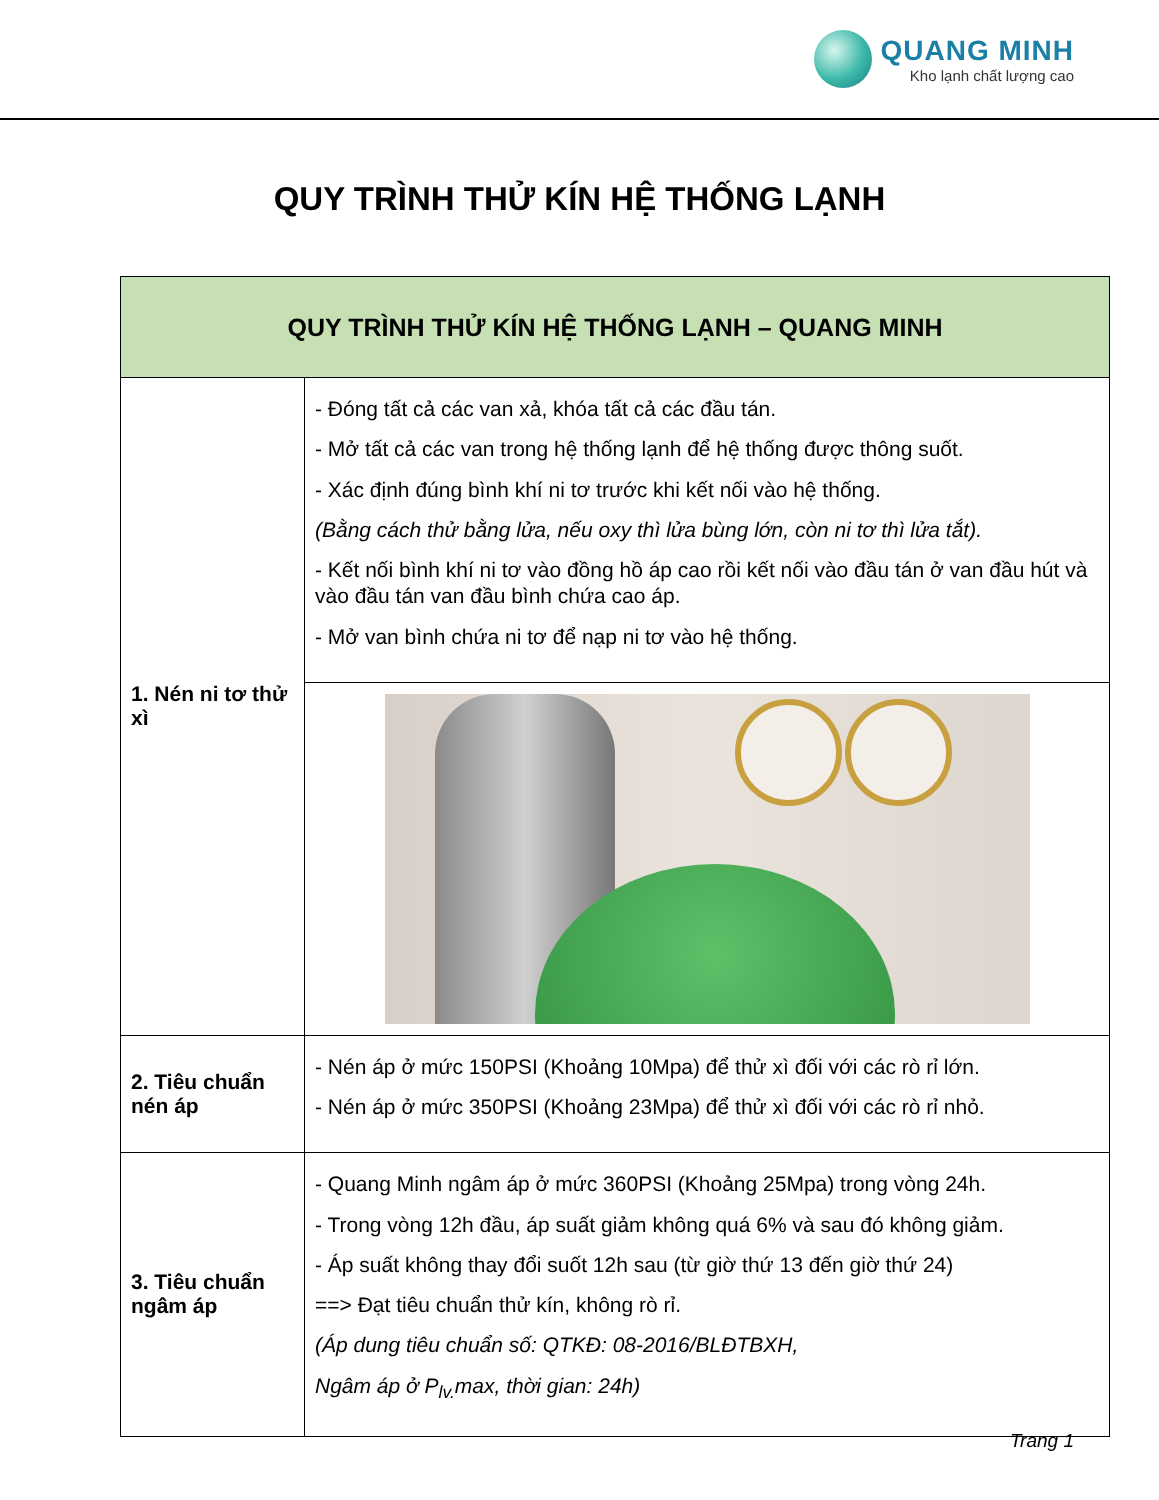QUANG MINH
Kho lạnh chất lượng cao
QUY TRÌNH THỬ KÍN HỆ THỐNG LẠNH
| QUY TRÌNH THỬ KÍN HỆ THỐNG LẠNH – QUANG MINH | |
| 1. Nén ni tơ thử xì | - Đóng tất cả các van xả, khóa tất cả các đầu tán. - Mở tất cả các van trong hệ thống lạnh để hệ thống được thông suốt. - Xác định đúng bình khí ni tơ trước khi kết nối vào hệ thống. (Bằng cách thử bằng lửa, nếu oxy thì lửa bùng lớn, còn ni tơ thì lửa tắt). - Kết nối bình khí ni tơ vào đồng hồ áp cao rồi kết nối vào đầu tán ở van đầu hút và vào đầu tán van đầu bình chứa cao áp. - Mở van bình chứa ni tơ để nạp ni tơ vào hệ thống. |
| 2. Tiêu chuẩn nén áp | - Nén áp ở mức 150PSI (Khoảng 10Mpa) để thử xì đối với các rò rỉ lớn. - Nén áp ở mức 350PSI (Khoảng 23Mpa) để thử xì đối với các rò rỉ nhỏ. |
| 3. Tiêu chuẩn ngâm áp | - Quang Minh ngâm áp ở mức 360PSI (Khoảng 25Mpa) trong vòng 24h. - Trong vòng 12h đầu, áp suất giảm không quá 6% và sau đó không giảm. - Áp suất không thay đổi suốt 12h sau (từ giờ thứ 13 đến giờ thứ 24) ==> Đạt tiêu chuẩn thử kín, không rò rỉ. (Áp dung tiêu chuẩn số: QTKĐ: 08-2016/BLĐTBXH, Ngâm áp ở P<sub>lv.</sub>max, thời gian: 24h) |
Trang 1